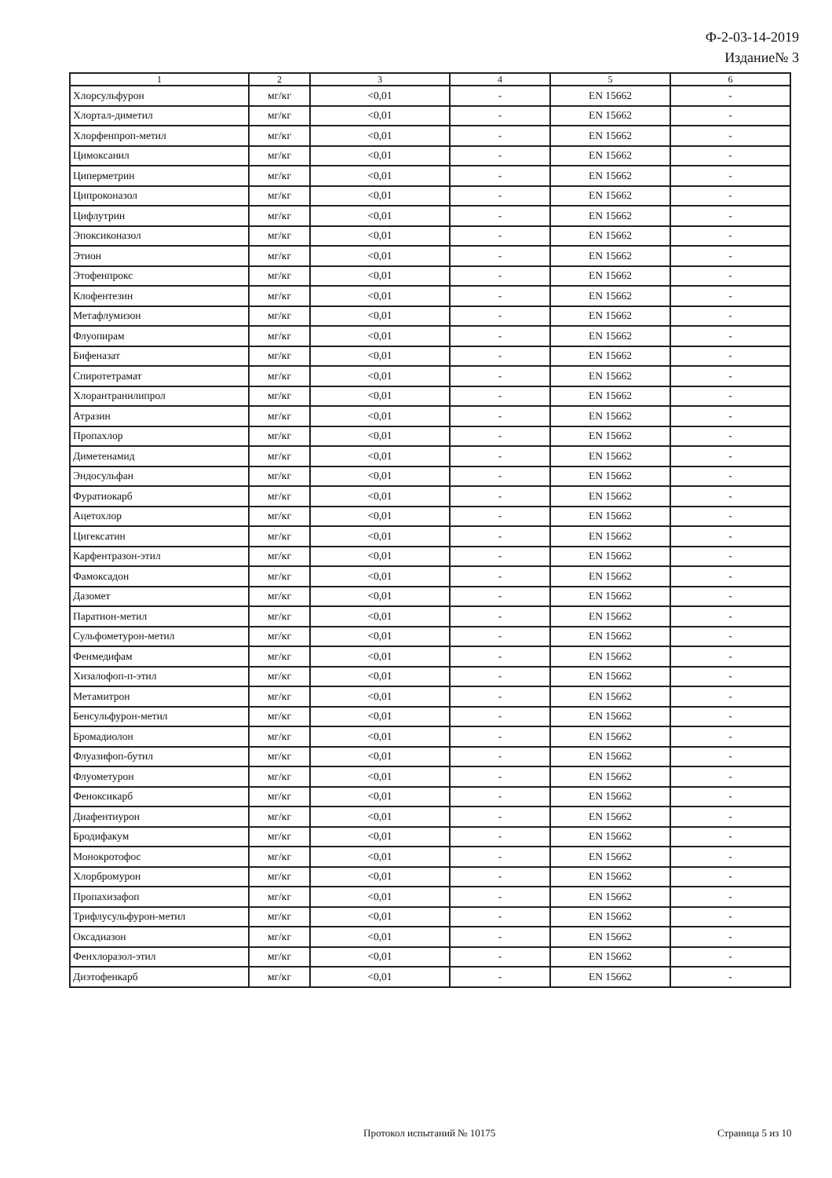Ф-2-03-14-2019
Издание№ 3
| 1 | 2 | 3 | 4 | 5 | 6 |
| --- | --- | --- | --- | --- | --- |
| Хлорсульфурон | мг/кг | <0,01 | - | EN 15662 | - |
| Хлортал-диметил | мг/кг | <0,01 | - | EN 15662 | - |
| Хлорфенпроп-метил | мг/кг | <0,01 | - | EN 15662 | - |
| Цимоксанил | мг/кг | <0,01 | - | EN 15662 | - |
| Циперметрин | мг/кг | <0,01 | - | EN 15662 | - |
| Ципроконазол | мг/кг | <0,01 | - | EN 15662 | - |
| Цифлутрин | мг/кг | <0,01 | - | EN 15662 | - |
| Эпоксиконазол | мг/кг | <0,01 | - | EN 15662 | - |
| Этион | мг/кг | <0,01 | - | EN 15662 | - |
| Этофенпрокс | мг/кг | <0,01 | - | EN 15662 | - |
| Клофентезин | мг/кг | <0,01 | - | EN 15662 | - |
| Метафлумизон | мг/кг | <0,01 | - | EN 15662 | - |
| Флуопирам | мг/кг | <0,01 | - | EN 15662 | - |
| Бифеназат | мг/кг | <0,01 | - | EN 15662 | - |
| Спиротетрамат | мг/кг | <0,01 | - | EN 15662 | - |
| Хлорантранилипрол | мг/кг | <0,01 | - | EN 15662 | - |
| Атразин | мг/кг | <0,01 | - | EN 15662 | - |
| Пропахлор | мг/кг | <0,01 | - | EN 15662 | - |
| Диметенамид | мг/кг | <0,01 | - | EN 15662 | - |
| Эндосульфан | мг/кг | <0,01 | - | EN 15662 | - |
| Фуратиокарб | мг/кг | <0,01 | - | EN 15662 | - |
| Ацетохлор | мг/кг | <0,01 | - | EN 15662 | - |
| Цигексатин | мг/кг | <0,01 | - | EN 15662 | - |
| Карфентразон-этил | мг/кг | <0,01 | - | EN 15662 | - |
| Фамоксадон | мг/кг | <0,01 | - | EN 15662 | - |
| Дазомет | мг/кг | <0,01 | - | EN 15662 | - |
| Паратион-метил | мг/кг | <0,01 | - | EN 15662 | - |
| Сульфометурон-метил | мг/кг | <0,01 | - | EN 15662 | - |
| Фенмедифам | мг/кг | <0,01 | - | EN 15662 | - |
| Хизалофоп-п-этил | мг/кг | <0,01 | - | EN 15662 | - |
| Метамитрон | мг/кг | <0,01 | - | EN 15662 | - |
| Бенсульфурон-метил | мг/кг | <0,01 | - | EN 15662 | - |
| Бромадиолон | мг/кг | <0,01 | - | EN 15662 | - |
| Флуазифоп-бутил | мг/кг | <0,01 | - | EN 15662 | - |
| Флуометурон | мг/кг | <0,01 | - | EN 15662 | - |
| Феноксикарб | мг/кг | <0,01 | - | EN 15662 | - |
| Диафентиурон | мг/кг | <0,01 | - | EN 15662 | - |
| Бродифакум | мг/кг | <0,01 | - | EN 15662 | - |
| Монокротофос | мг/кг | <0,01 | - | EN 15662 | - |
| Хлорбромурон | мг/кг | <0,01 | - | EN 15662 | - |
| Пропахизафоп | мг/кг | <0,01 | - | EN 15662 | - |
| Трифлусульфурон-метил | мг/кг | <0,01 | - | EN 15662 | - |
| Оксадиазон | мг/кг | <0,01 | - | EN 15662 | - |
| Фенхлоразол-этил | мг/кг | <0,01 | - | EN 15662 | - |
| Диэтофенкарб | мг/кг | <0,01 | - | EN 15662 | - |
Протокол испытаний № 10175 Страница 5 из 10